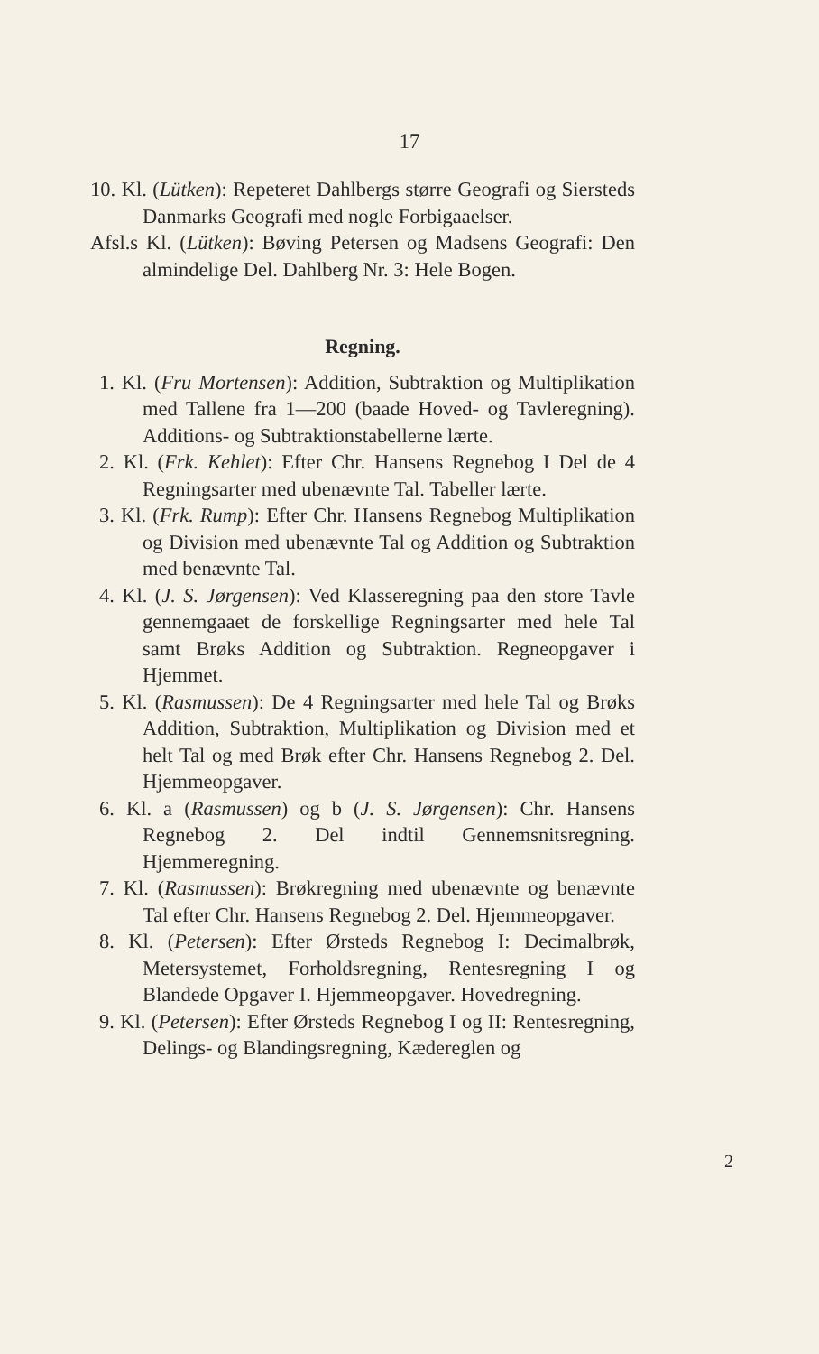17
10. Kl. (Lütken): Repeteret Dahlbergs større Geografi og Siersteds Danmarks Geografi med nogle Forbigaaelser.
Afsl.s Kl. (Lütken): Bøving Petersen og Madsens Geografi: Den almindelige Del. Dahlberg Nr. 3: Hele Bogen.
Regning.
1. Kl. (Fru Mortensen): Addition, Subtraktion og Multiplikation med Tallene fra 1—200 (baade Hoved- og Tavleregning). Additions- og Subtraktionstabellerne lærte.
2. Kl. (Frk. Kehlet): Efter Chr. Hansens Regnebog I Del de 4 Regningsarter med ubenævnte Tal. Tabeller lærte.
3. Kl. (Frk. Rump): Efter Chr. Hansens Regnebog Multiplikation og Division med ubenævnte Tal og Addition og Subtraktion med benævnte Tal.
4. Kl. (J. S. Jørgensen): Ved Klasseregning paa den store Tavle gennemgaaet de forskellige Regningsarter med hele Tal samt Brøks Addition og Subtraktion. Regneopgaver i Hjemmet.
5. Kl. (Rasmussen): De 4 Regningsarter med hele Tal og Brøks Addition, Subtraktion, Multiplikation og Division med et helt Tal og med Brøk efter Chr. Hansens Regnebog 2. Del. Hjemmeopgaver.
6. Kl. a (Rasmussen) og b (J. S. Jørgensen): Chr. Hansens Regnebog 2. Del indtil Gennemsnitsregning. Hjemmeregning.
7. Kl. (Rasmussen): Brøkregning med ubenævnte og benævnte Tal efter Chr. Hansens Regnebog 2. Del. Hjemmeopgaver.
8. Kl. (Petersen): Efter Ørsteds Regnebog I: Decimalbrøk, Metersystemet, Forholdsregning, Rentesregning I og Blandede Opgaver I. Hjemmeopgaver. Hovedregning.
9. Kl. (Petersen): Efter Ørsteds Regnebog I og II: Rentesregning, Delings- og Blandingsregning, Kædereglen og
2